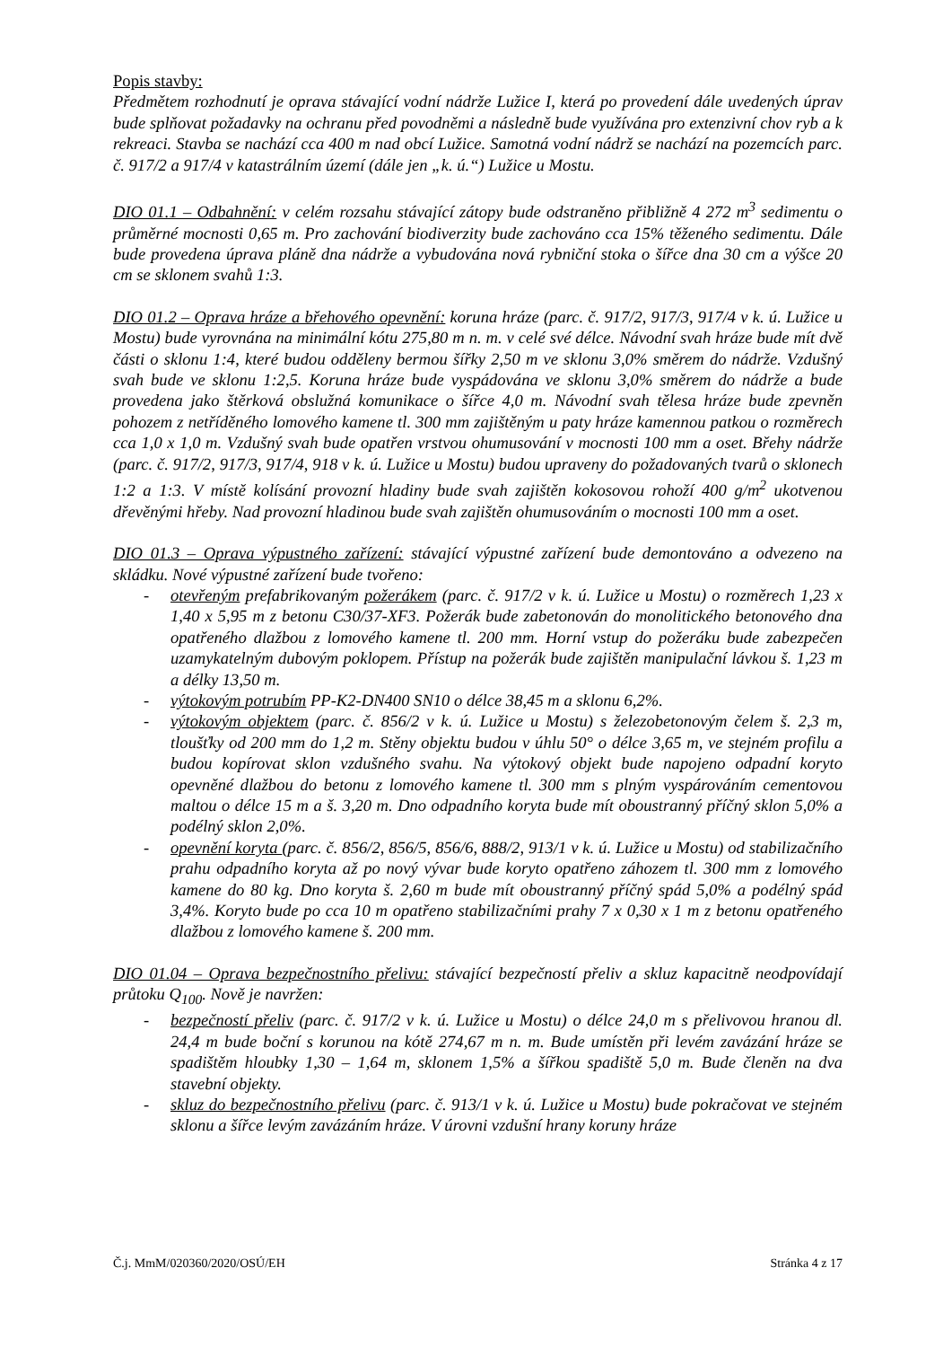Popis stavby:
Předmětem rozhodnutí je oprava stávající vodní nádrže Lužice I, která po provedení dále uvedených úprav bude splňovat požadavky na ochranu před povodněmi a následně bude využívána pro extenzivní chov ryb a k rekreaci. Stavba se nachází cca 400 m nad obcí Lužice. Samotná vodní nádrž se nachází na pozemcích parc. č. 917/2 a 917/4 v katastrálním území (dále jen „k. ú.“) Lužice u Mostu.
DIO 01.1 – Odbahnění: v celém rozsahu stávající zátopy bude odstraněno přibližně 4 272 m<sup>3</sup> sedimentu o průměrné mocnosti 0,65 m. Pro zachování biodiverzity bude zachováno cca 15% těženého sedimentu. Dále bude provedena úprava pláně dna nádrže a vybudována nová rybniční stoka o šířce dna 30 cm a výšce 20 cm se sklonem svahů 1:3.
DIO 01.2 – Oprava hráze a břehového opevnění: koruna hráze (parc. č. 917/2, 917/3, 917/4 v k. ú. Lužice u Mostu) bude vyrovnána na minimální kótu 275,80 m n. m. v celé své délce. Návodní svah hráze bude mít dvě části o sklonu 1:4, které budou odděleny bermou šířky 2,50 m ve sklonu 3,0% směrem do nádrže. Vzdušný svah bude ve sklonu 1:2,5. Koruna hráze bude vyspádována ve sklonu 3,0% směrem do nádrže a bude provedena jako štěrková obslužná komunikace o šířce 4,0 m. Návodní svah tělesa hráze bude zpevněn pohozem z netříděného lomového kamene tl. 300 mm zajištěným u paty hráze kamennou patkou o rozměrech cca 1,0 x 1,0 m. Vzdušný svah bude opatřen vrstvou ohumusování v mocnosti 100 mm a oset. Břehy nádrže (parc. č. 917/2, 917/3, 917/4, 918 v k. ú. Lužice u Mostu) budou upraveny do požadovaných tvarů o sklonech 1:2 a 1:3. V místě kolísání provozní hladiny bude svah zajištěn kokosovou rohoží 400 g/m<sup>2</sup> ukotvenou dřevěnými hřeby. Nad provozní hladinou bude svah zajištěn ohumusováním o mocnosti 100 mm a oset.
DIO 01.3 – Oprava výpustného zařízení: stávající výpustné zařízení bude demontováno a odvezeno na skládku. Nové výpustné zařízení bude tvořeno:
- otevřeným prefabrikovaným požerákem (parc. č. 917/2 v k. ú. Lužice u Mostu) o rozměrech 1,23 x 1,40 x 5,95 m z betonu C30/37-XF3. Požerák bude zabetonován do monolitického betonového dna opatřeného dlažbou z lomového kamene tl. 200 mm. Horní vstup do požeráku bude zabezpečen uzamykatelným dubovým poklopem. Přístup na požerák bude zajištěn manipulační lávkou š. 1,23 m a délky 13,50 m.
- výtokovým potrubím PP-K2-DN400 SN10 o délce 38,45 m a sklonu 6,2%.
- výtokovým objektem (parc. č. 856/2 v k. ú. Lužice u Mostu) s železobetonovým čelem š. 2,3 m, tloušťky od 200 mm do 1,2 m. Stěny objektu budou v úhlu 50° o délce 3,65 m, ve stejném profilu a budou kopírovat sklon vzdušného svahu. Na výtokový objekt bude napojeno odpadní koryto opevněné dlažbou do betonu z lomového kamene tl. 300 mm s plným vyspárováním cementovou maltou o délce 15 m a š. 3,20 m. Dno odpadního koryta bude mít oboustranný příčný sklon 5,0% a podélný sklon 2,0%.
- opevnění koryta (parc. č. 856/2, 856/5, 856/6, 888/2, 913/1 v k. ú. Lužice u Mostu) od stabilizačního prahu odpadního koryta až po nový vývar bude koryto opatřeno záhozem tl. 300 mm z lomového kamene do 80 kg. Dno koryta š. 2,60 m bude mít oboustranný příčný spád 5,0% a podélný spád 3,4%. Koryto bude po cca 10 m opatřeno stabilizačními prahy 7 x 0,30 x 1 m z betonu opatřeného dlažbou z lomového kamene š. 200 mm.
DIO 01.04 – Oprava bezpečnostního přelivu: stávající bezpečností přeliv a skluz kapacitně neodpovídají průtoku Q<sub>100</sub>. Nově je navržen:
- bezpečností přeliv (parc. č. 917/2 v k. ú. Lužice u Mostu) o délce 24,0 m s přelivovou hranou dl. 24,4 m bude boční s korunou na kótě 274,67 m n. m. Bude umístěn při levém zavázání hráze se spadištěm hloubky 1,30 – 1,64 m, sklonem 1,5% a šířkou spadiště 5,0 m. Bude členěn na dva stavební objekty.
- skluz do bezpečnostního přelivu (parc. č. 913/1 v k. ú. Lužice u Mostu) bude pokračovat ve stejném sklonu a šířce levým zavázáním hráze. V úrovni vzdušní hrany koruny hráze
Č.j. MmM/020360/2020/OSÚ/EH Stránka 4 z 17